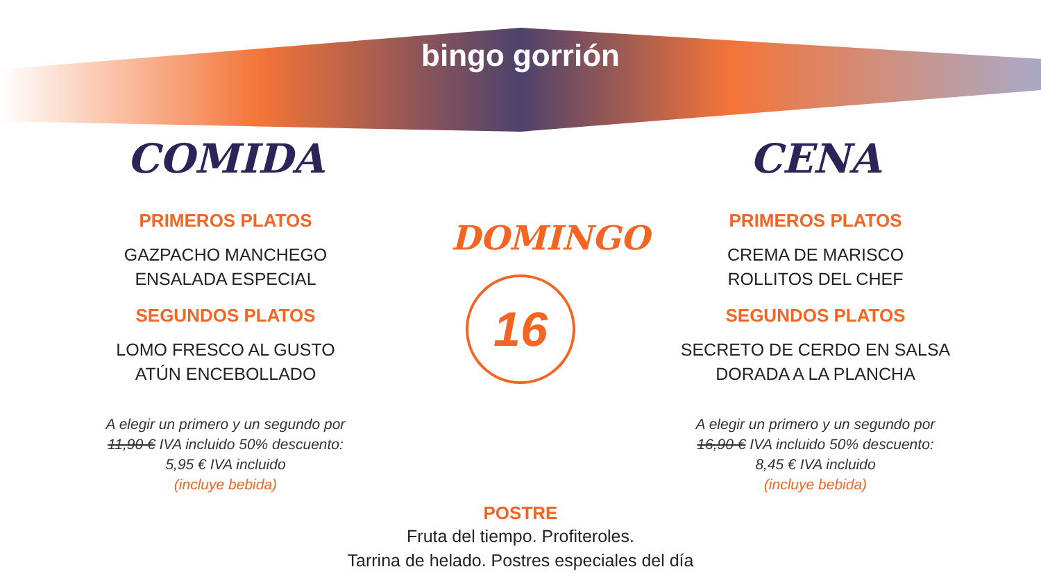bingo gorrión
COMIDA
PRIMEROS PLATOS
GAZPACHO MANCHEGO
ENSALADA ESPECIAL
SEGUNDOS PLATOS
LOMO FRESCO AL GUSTO
ATÚN ENCEBOLLADO
A elegir un primero y un segundo por
11,90 € IVA incluido 50% descuento:
5,95 € IVA incluido
(incluye bebida)
DOMINGO
16
CENA
PRIMEROS PLATOS
CREMA DE MARISCO
ROLLITOS DEL CHEF
SEGUNDOS PLATOS
SECRETO DE CERDO EN SALSA
DORADA A LA PLANCHA
A elegir un primero y un segundo por
16,90 € IVA incluido 50% descuento:
8,45 € IVA incluido
(incluye bebida)
POSTRE
Fruta del tiempo. Profiteroles.
Tarrina de helado. Postres especiales del día